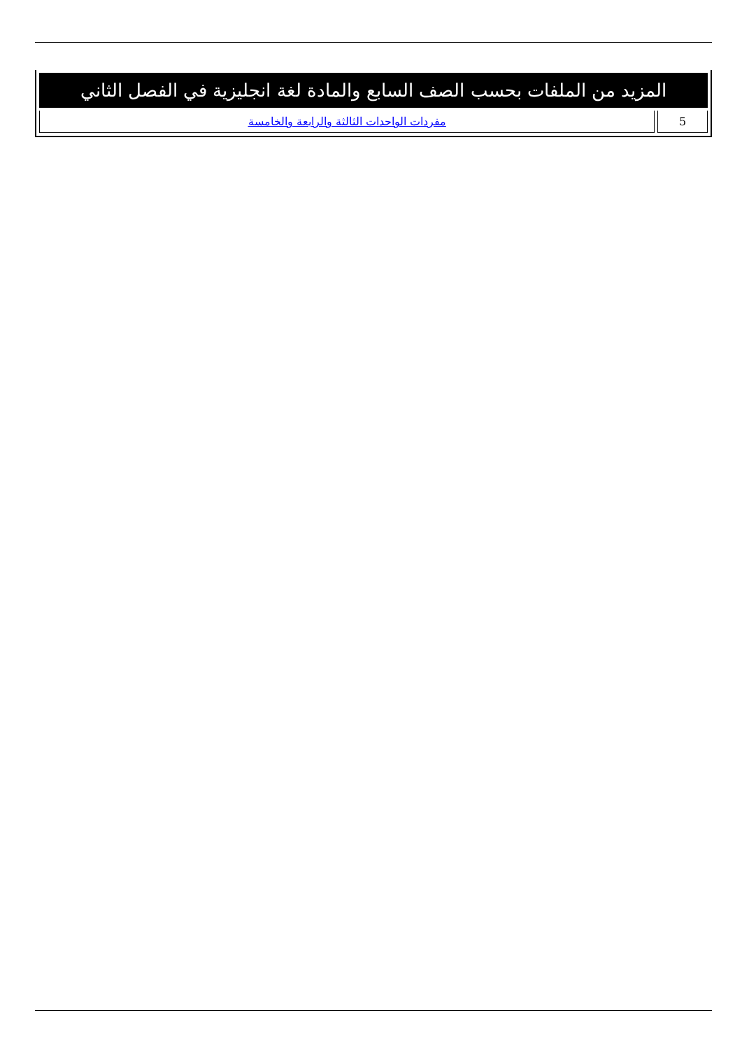| المزيد من الملفات بحسب الصف السابع والمادة لغة انجليزية في الفصل الثاني | |
| --- | --- |
| 5 | مفردات الواحدات الثالثة والرابعة والخامسة |